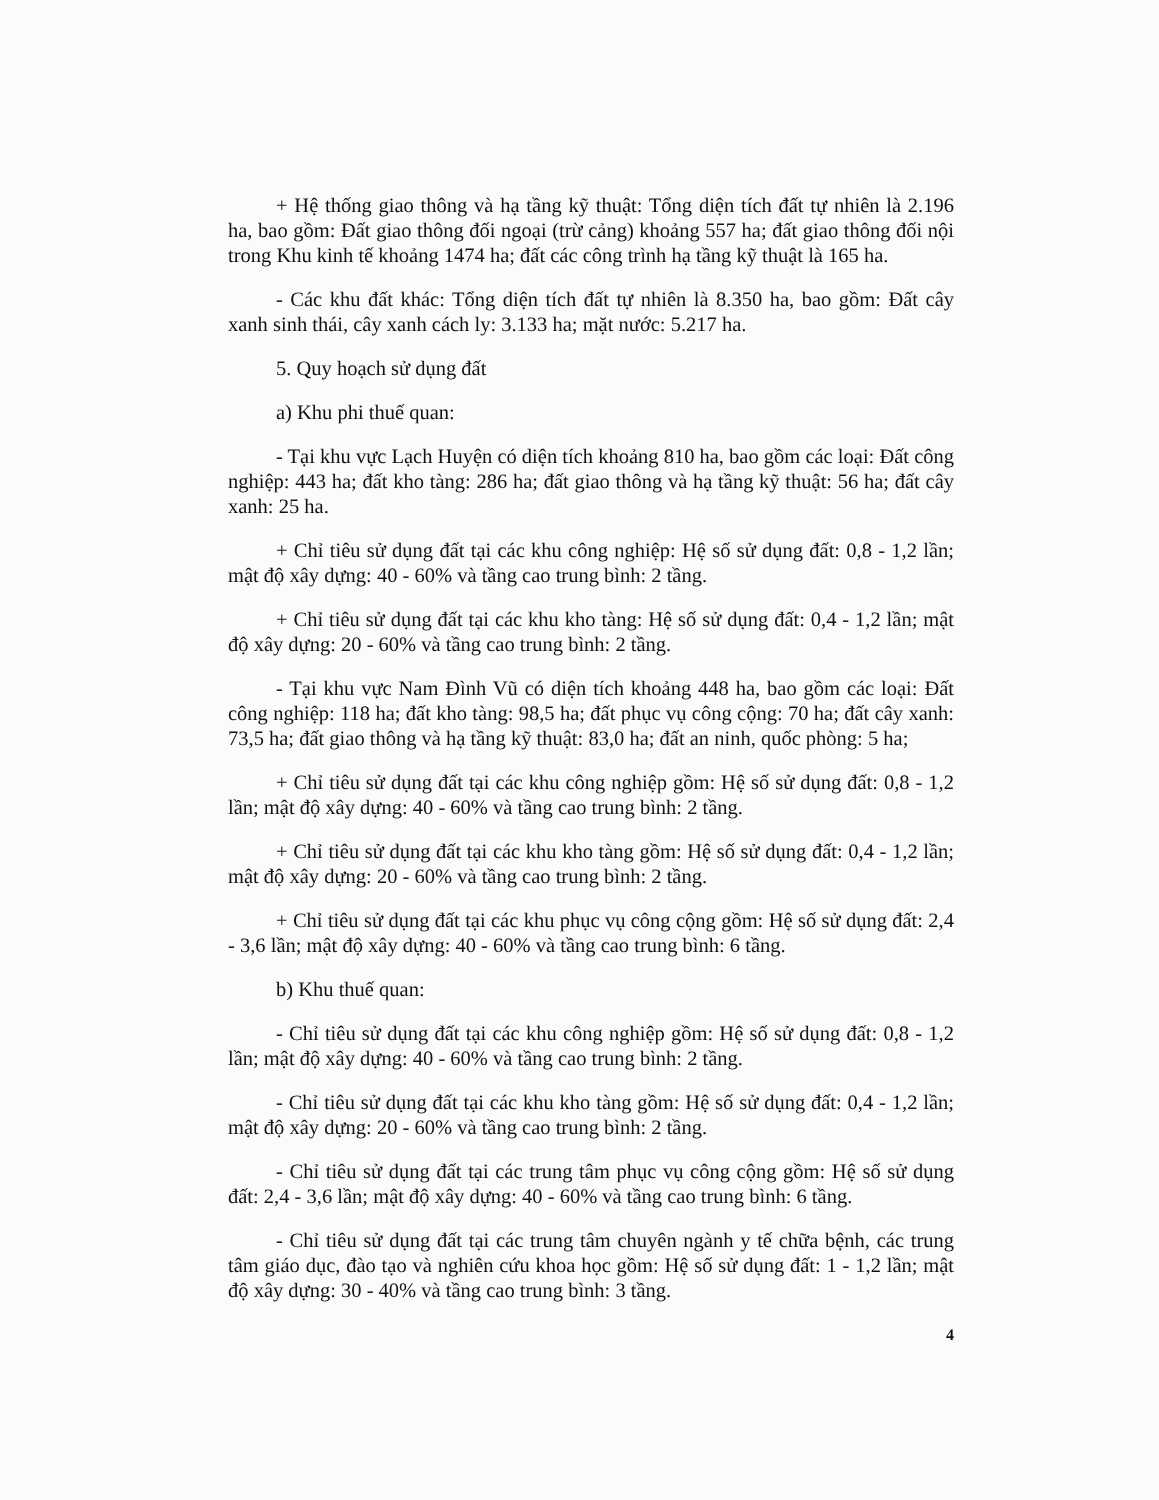+ Hệ thống giao thông và hạ tầng kỹ thuật: Tổng diện tích đất tự nhiên là 2.196 ha, bao gồm: Đất giao thông đối ngoại (trừ cảng) khoảng 557 ha; đất giao thông đối nội trong Khu kinh tế khoảng 1474 ha; đất các công trình hạ tầng kỹ thuật là 165 ha.
- Các khu đất khác: Tổng diện tích đất tự nhiên là 8.350 ha, bao gồm: Đất cây xanh sinh thái, cây xanh cách ly: 3.133 ha; mặt nước: 5.217 ha.
5. Quy hoạch sử dụng đất
a) Khu phi thuế quan:
- Tại khu vực Lạch Huyện có diện tích khoảng 810 ha, bao gồm các loại: Đất công nghiệp: 443 ha; đất kho tàng: 286 ha; đất giao thông và hạ tầng kỹ thuật: 56 ha; đất cây xanh: 25 ha.
+ Chỉ tiêu sử dụng đất tại các khu công nghiệp: Hệ số sử dụng đất: 0,8 - 1,2 lần; mật độ xây dựng: 40 - 60% và tầng cao trung bình: 2 tầng.
+ Chỉ tiêu sử dụng đất tại các khu kho tàng: Hệ số sử dụng đất: 0,4 - 1,2 lần; mật độ xây dựng: 20 - 60% và tầng cao trung bình: 2 tầng.
- Tại khu vực Nam Đình Vũ có diện tích khoảng 448 ha, bao gồm các loại: Đất công nghiệp: 118 ha; đất kho tàng: 98,5 ha; đất phục vụ công cộng: 70 ha; đất cây xanh: 73,5 ha; đất giao thông và hạ tầng kỹ thuật: 83,0 ha; đất an ninh, quốc phòng: 5 ha;
+ Chỉ tiêu sử dụng đất tại các khu công nghiệp gồm: Hệ số sử dụng đất: 0,8 - 1,2 lần; mật độ xây dựng: 40 - 60% và tầng cao trung bình: 2 tầng.
+ Chỉ tiêu sử dụng đất tại các khu kho tàng gồm: Hệ số sử dụng đất: 0,4 - 1,2 lần; mật độ xây dựng: 20 - 60% và tầng cao trung bình: 2 tầng.
+ Chỉ tiêu sử dụng đất tại các khu phục vụ công cộng gồm: Hệ số sử dụng đất: 2,4 - 3,6 lần; mật độ xây dựng: 40 - 60% và tầng cao trung bình: 6 tầng.
b) Khu thuế quan:
- Chỉ tiêu sử dụng đất tại các khu công nghiệp gồm: Hệ số sử dụng đất: 0,8 - 1,2 lần; mật độ xây dựng: 40 - 60% và tầng cao trung bình: 2 tầng.
- Chỉ tiêu sử dụng đất tại các khu kho tàng gồm: Hệ số sử dụng đất: 0,4 - 1,2 lần; mật độ xây dựng: 20 - 60% và tầng cao trung bình: 2 tầng.
- Chỉ tiêu sử dụng đất tại các trung tâm phục vụ công cộng gồm: Hệ số sử dụng đất: 2,4 - 3,6 lần; mật độ xây dựng: 40 - 60% và tầng cao trung bình: 6 tầng.
- Chỉ tiêu sử dụng đất tại các trung tâm chuyên ngành y tế chữa bệnh, các trung tâm giáo dục, đào tạo và nghiên cứu khoa học gồm: Hệ số sử dụng đất: 1 - 1,2 lần; mật độ xây dựng: 30 - 40% và tầng cao trung bình: 3 tầng.
4